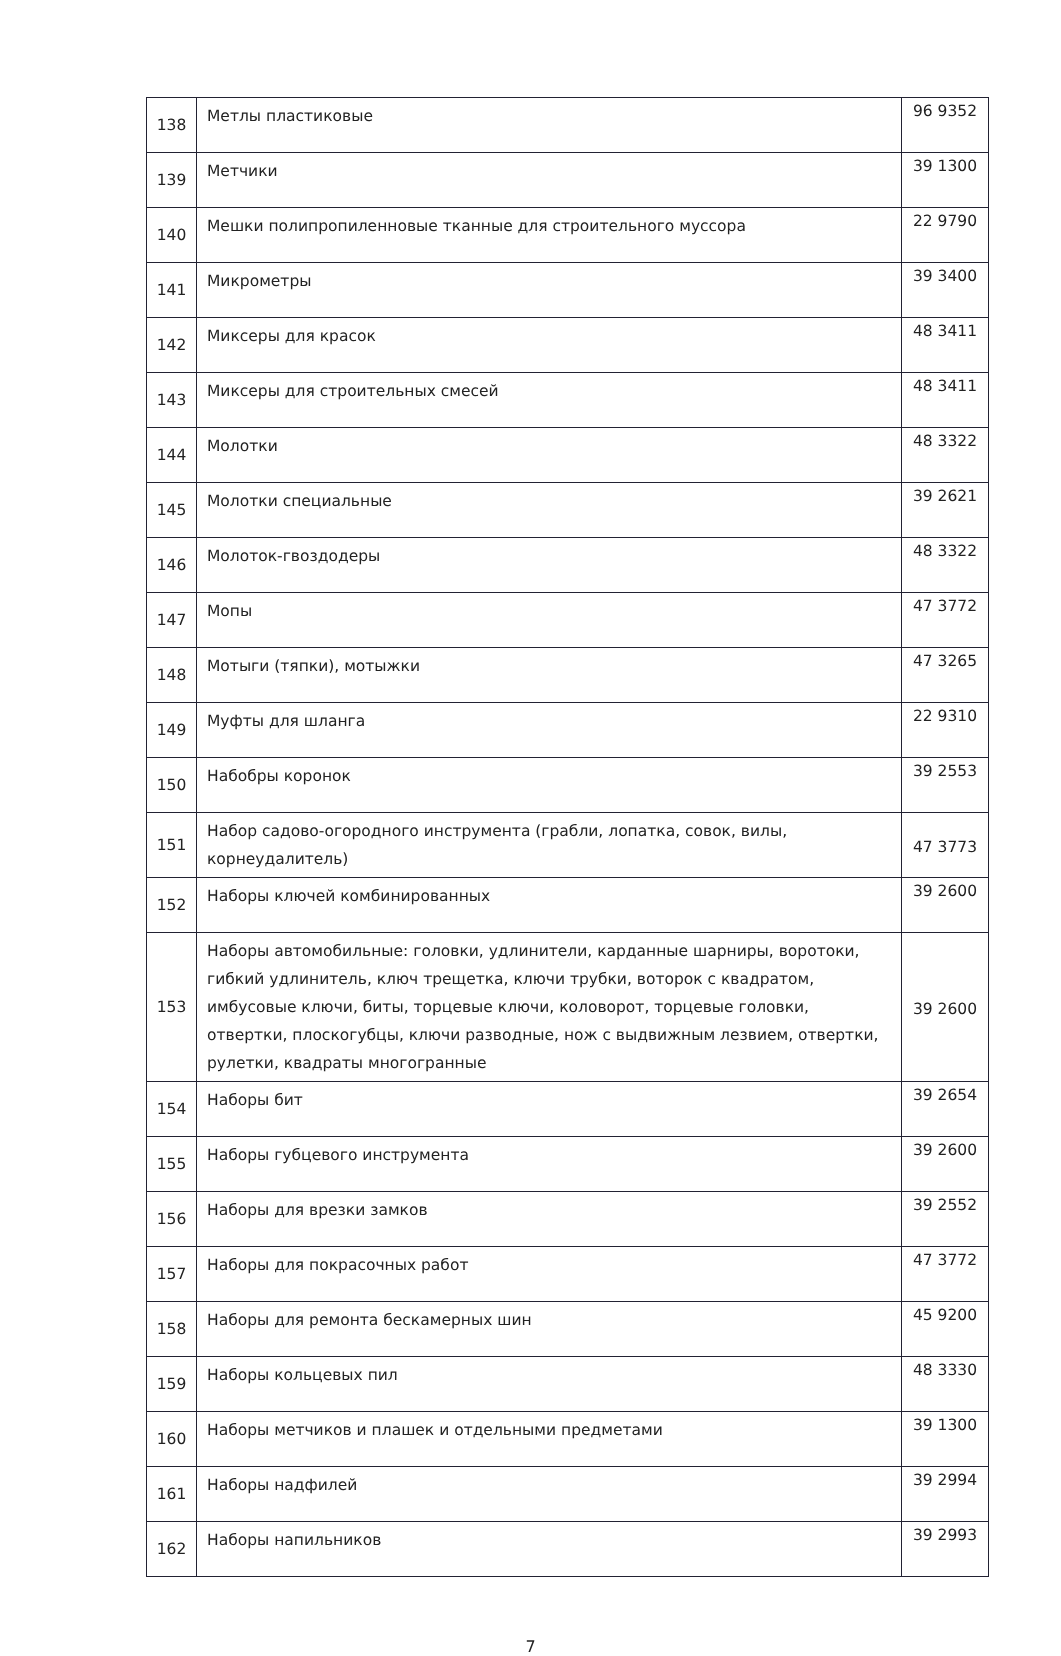| 138 | Метлы пластиковые | 96 9352 |
| 139 | Метчики | 39 1300 |
| 140 | Мешки полипропиленновые тканные для строительного муссора | 22 9790 |
| 141 | Микрометры | 39 3400 |
| 142 | Миксеры для красок | 48 3411 |
| 143 | Миксеры для строительных смесей | 48 3411 |
| 144 | Молотки | 48 3322 |
| 145 | Молотки специальные | 39 2621 |
| 146 | Молоток-гвоздодеры | 48 3322 |
| 147 | Мопы | 47 3772 |
| 148 | Мотыги (тяпки), мотыжки | 47 3265 |
| 149 | Муфты для шланга | 22 9310 |
| 150 | Набобры коронок | 39 2553 |
| 151 | Набор садово-огородного инструмента (грабли, лопатка, совок, вилы, корнеудалитель) | 47 3773 |
| 152 | Наборы ключей комбинированных | 39 2600 |
| 153 | Наборы автомобильные: головки, удлинители, карданные шарниры, воротоки, гибкий удлинитель, ключ трещетка, ключи трубки, воторок с квадратом, имбусовые ключи, биты, торцевые ключи, коловорот, торцевые головки, отвертки, плоскогубцы, ключи разводные, нож с выдвижным лезвием, отвертки, рулетки, квадраты многогранные | 39 2600 |
| 154 | Наборы бит | 39 2654 |
| 155 | Наборы губцевого инструмента | 39 2600 |
| 156 | Наборы для врезки замков | 39 2552 |
| 157 | Наборы для покрасочных работ | 47 3772 |
| 158 | Наборы для ремонта бескамерных шин | 45 9200 |
| 159 | Наборы кольцевых пил | 48 3330 |
| 160 | Наборы метчиков и плашек и отдельными предметами | 39 1300 |
| 161 | Наборы надфилей | 39 2994 |
| 162 | Наборы напильников | 39 2993 |
7